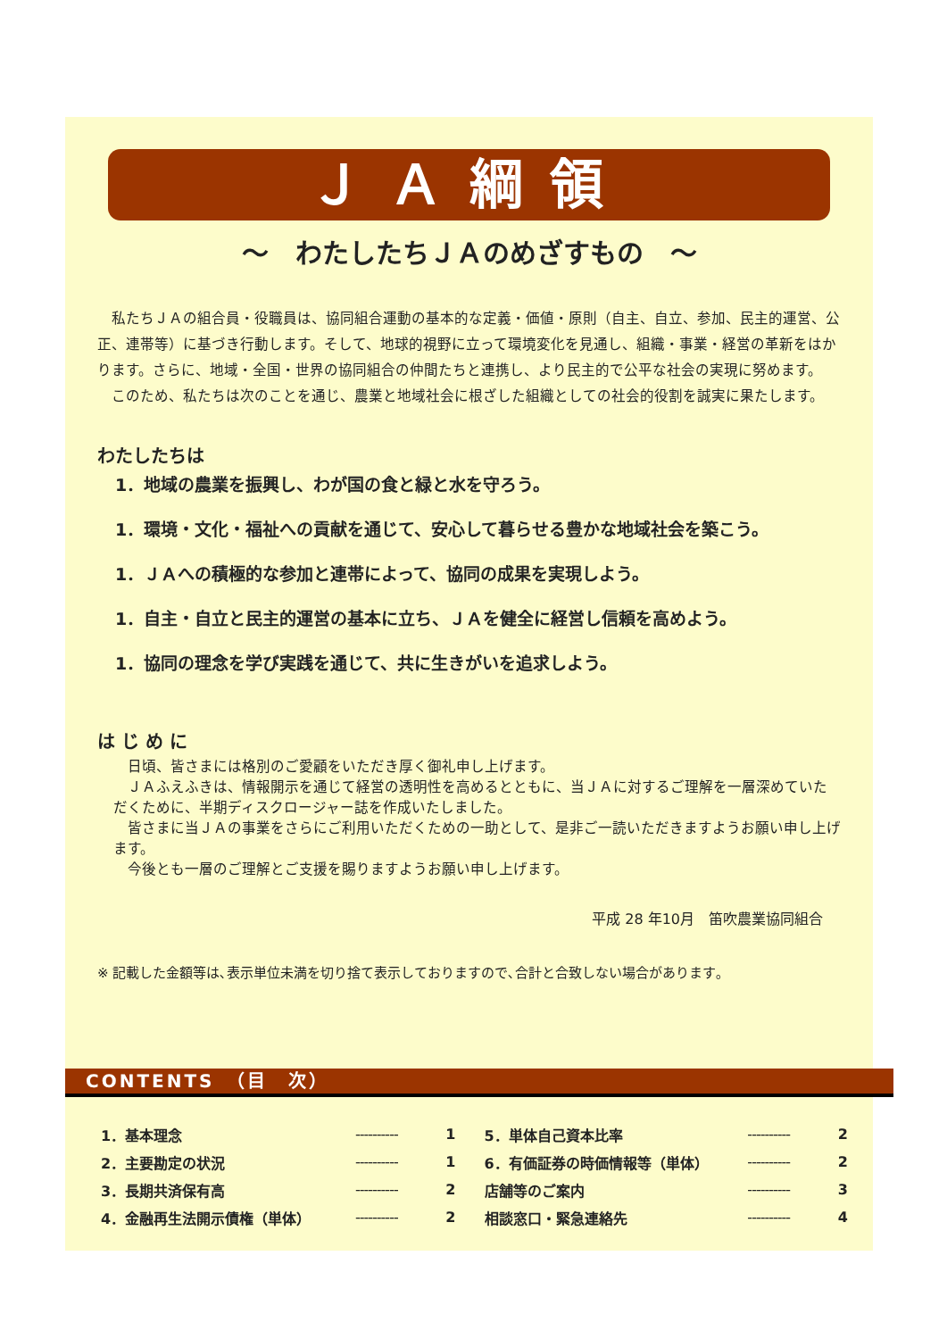ＪＡ綱領
～　わたしたちＪＡのめざすもの　～
私たちＪＡの組合員・役職員は、協同組合運動の基本的な定義・価値・原則（自主、自立、参加、民主的運営、公正、連帯等）に基づき行動します。そして、地球的視野に立って環境変化を見通し、組織・事業・経営の革新をはかります。さらに、地域・全国・世界の協同組合の仲間たちと連携し、より民主的で公平な社会の実現に努めます。
このため、私たちは次のことを通じ、農業と地域社会に根ざした組織としての社会的役割を誠実に果たします。
わたしたちは
1．地域の農業を振興し、わが国の食と緑と水を守ろう。
1．環境・文化・福祉への貢献を通じて、安心して暮らせる豊かな地域社会を築こう。
1．ＪＡへの積極的な参加と連帯によって、協同の成果を実現しよう。
1．自主・自立と民主的運営の基本に立ち、ＪＡを健全に経営し信頼を高めよう。
1．協同の理念を学び実践を通じて、共に生きがいを追求しよう。
は じ め に
日頃、皆さまには格別のご愛顧をいただき厚く御礼申し上げます。
ＪＡふえふきは、情報開示を通じて経営の透明性を高めるとともに、当ＪＡに対するご理解を一層深めていただくために、半期ディスクロージャー誌を作成いたしました。
皆さまに当ＪＡの事業をさらにご利用いただくための一助として、是非ご一読いただきますようお願い申し上げます。
今後とも一層のご理解とご支援を賜りますようお願い申し上げます。
平成 28 年10月　笛吹農業協同組合
※ 記載した金額等は､表示単位未満を切り捨て表示しておりますので､合計と合致しない場合があります｡
CONTENTS　（目　次）
| 1．基本理念 | ---------- | 1 | 5．単体自己資本比率 | ---------- | 2 |
| 2．主要勘定の状況 | ---------- | 1 | 6．有価証券の時価情報等（単体） | ---------- | 2 |
| 3．長期共済保有高 | ---------- | 2 | 店舗等のご案内 | ---------- | 3 |
| 4．金融再生法開示債権（単体） | ---------- | 2 | 相談窓口・緊急連絡先 | ---------- | 4 |